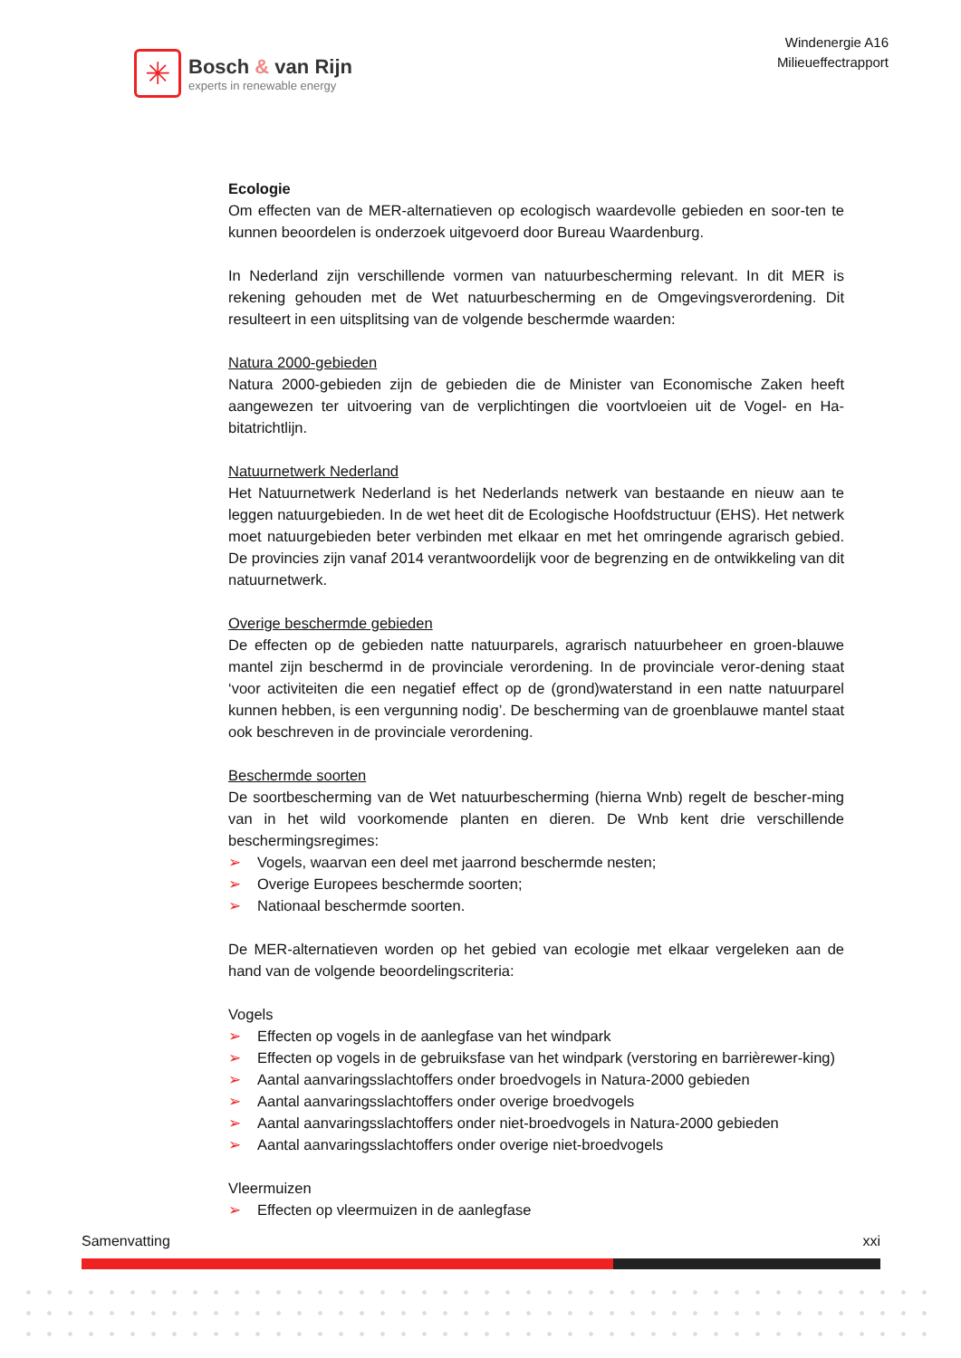✳
Bosch & van Rijn
experts in renewable energy
Windenergie A16
Milieueffectrapport
Ecologie
Om effecten van de MER-alternatieven op ecologisch waardevolle gebieden en soor-ten te kunnen beoordelen is onderzoek uitgevoerd door Bureau Waardenburg.
In Nederland zijn verschillende vormen van natuurbescherming relevant. In dit MER is rekening gehouden met de Wet natuurbescherming en de Omgevingsverordening. Dit resulteert in een uitsplitsing van de volgende beschermde waarden:
Natura 2000-gebieden
Natura 2000-gebieden zijn de gebieden die de Minister van Economische Zaken heeft aangewezen ter uitvoering van de verplichtingen die voortvloeien uit de Vogel- en Ha-bitatrichtlijn.
Natuurnetwerk Nederland
Het Natuurnetwerk Nederland is het Nederlands netwerk van bestaande en nieuw aan te leggen natuurgebieden. In de wet heet dit de Ecologische Hoofdstructuur (EHS). Het netwerk moet natuurgebieden beter verbinden met elkaar en met het omringende agrarisch gebied. De provincies zijn vanaf 2014 verantwoordelijk voor de begrenzing en de ontwikkeling van dit natuurnetwerk.
Overige beschermde gebieden
De effecten op de gebieden natte natuurparels, agrarisch natuurbeheer en groen-blauwe mantel zijn beschermd in de provinciale verordening. In de provinciale veror-dening staat ‘voor activiteiten die een negatief effect op de (grond)waterstand in een natte natuurparel kunnen hebben, is een vergunning nodig’. De bescherming van de groenblauwe mantel staat ook beschreven in de provinciale verordening.
Beschermde soorten
De soortbescherming van de Wet natuurbescherming (hierna Wnb) regelt de bescher-ming van in het wild voorkomende planten en dieren. De Wnb kent drie verschillende beschermingsregimes:
➢ Vogels, waarvan een deel met jaarrond beschermde nesten;
➢ Overige Europees beschermde soorten;
➢ Nationaal beschermde soorten.
De MER-alternatieven worden op het gebied van ecologie met elkaar vergeleken aan de hand van de volgende beoordelingscriteria:
Vogels
➢ Effecten op vogels in de aanlegfase van het windpark
➢ Effecten op vogels in de gebruiksfase van het windpark (verstoring en barrièrewer-king)
➢ Aantal aanvaringsslachtoffers onder broedvogels in Natura-2000 gebieden
➢ Aantal aanvaringsslachtoffers onder overige broedvogels
➢ Aantal aanvaringsslachtoffers onder niet-broedvogels in Natura-2000 gebieden
➢ Aantal aanvaringsslachtoffers onder overige niet-broedvogels
Vleermuizen
➢ Effecten op vleermuizen in de aanlegfase
Samenvatting xxi